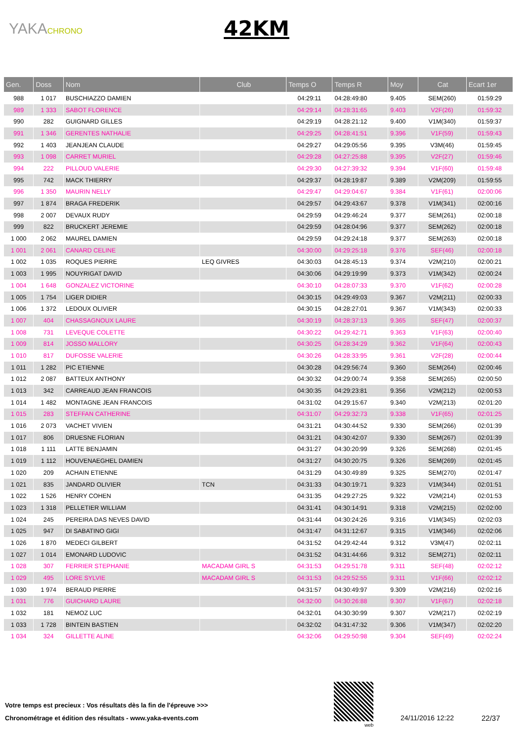YAKACHRONO
42KM
| Gen. | Doss | Nom | Club | Temps O | Temps R | Moy | Cat | Ecart 1er |
| --- | --- | --- | --- | --- | --- | --- | --- | --- |
| 988 | 1 017 | BUSCHIAZZO DAMIEN | | 04:29:11 | 04:28:49:80 | 9.405 | SEM(260) | 01:59:29 |
| 989 | 1 333 | SABOT FLORENCE | | 04:29:14 | 04:28:31:65 | 9.403 | V2F(26) | 01:59:32 |
| 990 | 282 | GUIGNARD GILLES | | 04:29:19 | 04:28:21:12 | 9.400 | V1M(340) | 01:59:37 |
| 991 | 1 346 | GERENTES NATHALIE | | 04:29:25 | 04:28:41:51 | 9.396 | V1F(59) | 01:59:43 |
| 992 | 1 403 | JEANJEAN CLAUDE | | 04:29:27 | 04:29:05:56 | 9.395 | V3M(46) | 01:59:45 |
| 993 | 1 098 | CARRET MURIEL | | 04:29:28 | 04:27:25:88 | 9.395 | V2F(27) | 01:59:46 |
| 994 | 222 | PILLOUD VALERIE | | 04:29:30 | 04:27:39:32 | 9.394 | V1F(60) | 01:59:48 |
| 995 | 742 | MACK THIERRY | | 04:29:37 | 04:28:19:87 | 9.389 | V2M(209) | 01:59:55 |
| 996 | 1 350 | MAURIN NELLY | | 04:29:47 | 04:29:04:67 | 9.384 | V1F(61) | 02:00:06 |
| 997 | 1 874 | BRAGA FREDERIK | | 04:29:57 | 04:29:43:67 | 9.378 | V1M(341) | 02:00:16 |
| 998 | 2 007 | DEVAUX RUDY | | 04:29:59 | 04:29:46:24 | 9.377 | SEM(261) | 02:00:18 |
| 999 | 822 | BRUCKERT JEREMIE | | 04:29:59 | 04:28:04:96 | 9.377 | SEM(262) | 02:00:18 |
| 1 000 | 2 062 | MAUREL DAMIEN | | 04:29:59 | 04:29:24:18 | 9.377 | SEM(263) | 02:00:18 |
| 1 001 | 2 061 | CANARD CELINE | | 04:30:00 | 04:29:25:18 | 9.376 | SEF(46) | 02:00:18 |
| 1 002 | 1 035 | ROQUES PIERRE | LEQ GIVRES | 04:30:03 | 04:28:45:13 | 9.374 | V2M(210) | 02:00:21 |
| 1 003 | 1 995 | NOUYRIGAT DAVID | | 04:30:06 | 04:29:19:99 | 9.373 | V1M(342) | 02:00:24 |
| 1 004 | 1 648 | GONZALEZ VICTORINE | | 04:30:10 | 04:28:07:33 | 9.370 | V1F(62) | 02:00:28 |
| 1 005 | 1 754 | LIGER DIDIER | | 04:30:15 | 04:29:49:03 | 9.367 | V2M(211) | 02:00:33 |
| 1 006 | 1 372 | LEDOUX OLIVIER | | 04:30:15 | 04:28:27:01 | 9.367 | V1M(343) | 02:00:33 |
| 1 007 | 404 | CHASSAGNOUX LAURE | | 04:30:19 | 04:28:37:13 | 9.365 | SEF(47) | 02:00:37 |
| 1 008 | 731 | LEVEQUE COLETTE | | 04:30:22 | 04:29:42:71 | 9.363 | V1F(63) | 02:00:40 |
| 1 009 | 814 | JOSSO MALLORY | | 04:30:25 | 04:28:34:29 | 9.362 | V1F(64) | 02:00:43 |
| 1 010 | 817 | DUFOSSE VALERIE | | 04:30:26 | 04:28:33:95 | 9.361 | V2F(28) | 02:00:44 |
| 1 011 | 1 282 | PIC ETIENNE | | 04:30:28 | 04:29:56:74 | 9.360 | SEM(264) | 02:00:46 |
| 1 012 | 2 087 | BATTEUX ANTHONY | | 04:30:32 | 04:29:00:74 | 9.358 | SEM(265) | 02:00:50 |
| 1 013 | 342 | CARREAUD JEAN FRANCOIS | | 04:30:35 | 04:29:23:81 | 9.356 | V2M(212) | 02:00:53 |
| 1 014 | 1 482 | MONTAGNE JEAN FRANCOIS | | 04:31:02 | 04:29:15:67 | 9.340 | V2M(213) | 02:01:20 |
| 1 015 | 283 | STEFFAN CATHERINE | | 04:31:07 | 04:29:32:73 | 9.338 | V1F(65) | 02:01:25 |
| 1 016 | 2 073 | VACHET VIVIEN | | 04:31:21 | 04:30:44:52 | 9.330 | SEM(266) | 02:01:39 |
| 1 017 | 806 | DRUESNE FLORIAN | | 04:31:21 | 04:30:42:07 | 9.330 | SEM(267) | 02:01:39 |
| 1 018 | 1 111 | LATTE BENJAMIN | | 04:31:27 | 04:30:20:99 | 9.326 | SEM(268) | 02:01:45 |
| 1 019 | 1 112 | HOUVENAEGHEL DAMIEN | | 04:31:27 | 04:30:20:75 | 9.326 | SEM(269) | 02:01:45 |
| 1 020 | 209 | ACHAIN ETIENNE | | 04:31:29 | 04:30:49:89 | 9.325 | SEM(270) | 02:01:47 |
| 1 021 | 835 | JANDARD OLIVIER | TCN | 04:31:33 | 04:30:19:71 | 9.323 | V1M(344) | 02:01:51 |
| 1 022 | 1 526 | HENRY COHEN | | 04:31:35 | 04:29:27:25 | 9.322 | V2M(214) | 02:01:53 |
| 1 023 | 1 318 | PELLETIER WILLIAM | | 04:31:41 | 04:30:14:91 | 9.318 | V2M(215) | 02:02:00 |
| 1 024 | 245 | PEREIRA DAS NEVES DAVID | | 04:31:44 | 04:30:24:26 | 9.316 | V1M(345) | 02:02:03 |
| 1 025 | 947 | DI SABATINO GIGI | | 04:31:47 | 04:31:12:67 | 9.315 | V1M(346) | 02:02:06 |
| 1 026 | 1 870 | MEDECI GILBERT | | 04:31:52 | 04:29:42:44 | 9.312 | V3M(47) | 02:02:11 |
| 1 027 | 1 014 | EMONARD LUDOVIC | | 04:31:52 | 04:31:44:66 | 9.312 | SEM(271) | 02:02:11 |
| 1 028 | 307 | FERRIER STEPHANIE | MACADAM GIRL S | 04:31:53 | 04:29:51:78 | 9.311 | SEF(48) | 02:02:12 |
| 1 029 | 495 | LORE SYLVIE | MACADAM GIRL S | 04:31:53 | 04:29:52:55 | 9.311 | V1F(66) | 02:02:12 |
| 1 030 | 1 974 | BERAUD PIERRE | | 04:31:57 | 04:30:49:97 | 9.309 | V2M(216) | 02:02:16 |
| 1 031 | 776 | GUICHARD LAURE | | 04:32:00 | 04:30:26:88 | 9.307 | V1F(67) | 02:02:18 |
| 1 032 | 181 | NEMOZ LUC | | 04:32:01 | 04:30:30:99 | 9.307 | V2M(217) | 02:02:19 |
| 1 033 | 1 728 | BINTEIN BASTIEN | | 04:32:02 | 04:31:47:32 | 9.306 | V1M(347) | 02:02:20 |
| 1 034 | 324 | GILLETTE ALINE | | 04:32:06 | 04:29:50:98 | 9.304 | SEF(49) | 02:02:24 |
Votre temps est precieux : Vos résultats dès la fin de l'épreuve >>>
Chronométrage et édition des résultats - www.yaka-events.com
web
24/11/2016 12:22 22/37